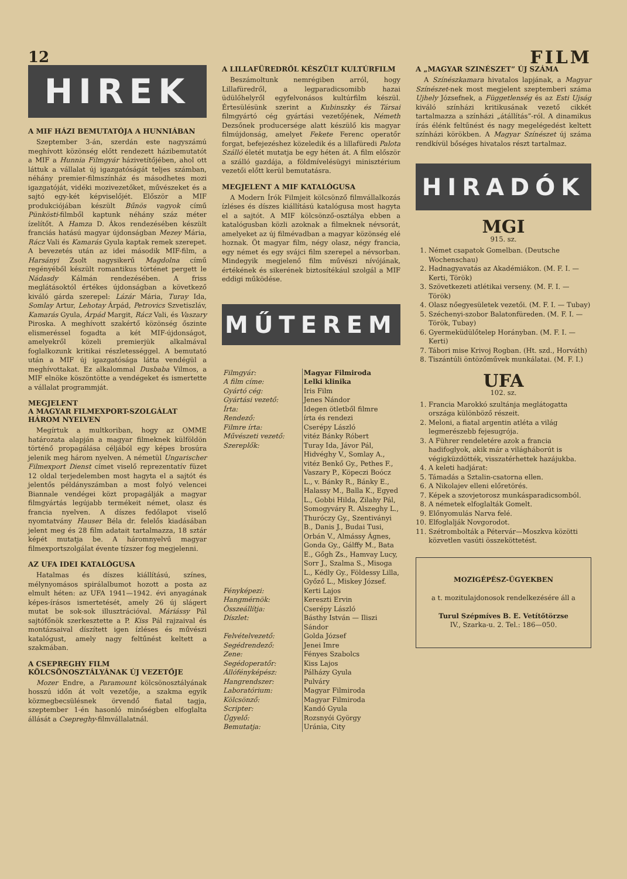12 FILM
HIREK
A MIF HÁZI BEMUTATÓJA A HUNNIÁBAN
Szeptember 3-án, szerdán este nagyszámú meghívott közönség előtt rendezett házibemutatót a MIF a Hunnia Filmgyár házivetítőjében, ahol ott láttuk a vállalat új igazgatóságát teljes számban, néhány premier-filmszínház és másodhetes mozi igazgatóját, vidéki mozivezetőket, művészeket és a sajtó egy-két képviselőjét. Először a MIF produkciójában készült Bűnös vagyok című Pünkösti-filmből kaptunk néhány száz méter ízelítőt. A Hamza D. Ákos rendezésében készült franciás hatású magyar újdonságban Mezey Mária, Rácz Vali és Kamarás Gyula kaptak remek szerepet. A bevezetés után az idei második MIF-film, a Harsányi Zsolt nagysikerű Magdolna című regényéből készült romantikus történet pergett le Nádasdy Kálmán rendezésében. A friss meglátásoktól értékes újdonságban a következő kiváló gárda szerepel: Lázár Mária, Turay Ida, Somlay Artur, Lehotay Árpád, Petrovics Szvetiszláv, Kamarás Gyula, Árpád Margit, Rácz Vali, és Vaszary Piroska. A meghívott szakértő közönség őszinte elismeréssel fogadta a két MIF-újdonságot, amelyekről közeli premierjük alkalmával foglalkozunk kritikai részletességgel. A bemutató után a MIF új igazgatósága látta vendégül a meghívottakat. Ez alkalommal Dusbaba Vilmos, a MIF elnöke köszöntötte a vendégeket és ismertette a vállalat programmját.
MEGJELENT
A MAGYAR FILMEXPORT-SZOLGÁLAT HÁROM NYELVEN
Megírtuk a multkoriban, hogy az OMME határozata alapján a magyar filmeknek külföldön történő propagálása céljából egy képes brosúra jelenik meg három nyelven. A németül Ungarischer Filmexport Dienst címet viselő reprezentatív füzet 12 oldal terjedelemben most hagyta el a sajtót és jelentős példányszámban a most folyó velencei Biannale vendégei közt propagálják a magyar filmgyártás legújabb termékeit német, olasz és francia nyelven. A díszes fedőlapot viselő nyomtatvány Hauser Béla dr. felelős kiadásában jelent meg és 28 film adatait tartalmazza, 18 sztár képét mutatja be. A háromnyelvű magyar filmexportszolgálat évente tízszer fog megjelenni.
AZ UFA IDEI KATALÓGUSA
Hatalmas és díszes kiállítású, színes, mélynyomásos spirálalbumot hozott a posta az elmult héten: az UFA 1941—1942. évi anyagának képes-írásos ismertetését, amely 26 új slágert mutat be sok-sok illusztrációval. Máriássy Pál sajtófőnök szerkesztette a P. Kiss Pál rajzaival és montázsaival díszített igen ízléses és művészi katalógust, amely nagy feltűnést keltett a szakmában.
A CSEPREGHY FILM KÖLCSÖNOSZTÁLYÁNAK ÚJ VEZETŐJE
Mozer Endre, a Paramount kölcsönosztályának hosszú időn át volt vezetője, a szakma egyik közmegbecsülésnek örvendő fiatal tagja, szeptember 1-én hasonló minőségben elfoglalta állását a Csepreghy-filmvállalatnál.
A LILLAFÜREDRŐL KÉSZÜLT KULTÚRFILM
Beszámoltunk nemrégiben arról, hogy Lillafüredről, a legparadicsomibb hazai üdülőhelyről egyfelvonásos kultúrfilm készül. Értesülésünk szerint a Kubinszky és Társai filmgyártó cég gyártási vezetőjének, Németh Dezsőnek producersége alatt készülő kis magyar filmújdonság, amelyet Fekete Ferenc operatőr forgat, befejezéshez közeledik és a lillafüredi Palota Szálló életét mutatja be egy héten át. A film először a szálló gazdája, a földmívelésügyi minisztérium vezetői előtt kerül bemutatásra.
MEGJELENT A MIF KATALÓGUSA
A Modern Írók Filmjeit kölcsönző filmvállalkozás ízléses és díszes kiállítású katalógusa most hagyta el a sajtót. A MIF kölcsönző-osztálya ebben a katalógusban közli azoknak a filmeknek névsorát, amelyeket az új filmévadban a magyar közönség elé hoznak. Öt magyar film, négy olasz, négy francia, egy német és egy svájci film szerepel a névsorban. Mindegyik megjelenő film művészi nívójának, értékének és sikerének biztosítékául szolgál a MIF eddigi működése.
MŰTEREM
| Filmgyár: | Magyar Filmiroda |
| A film címe: | Lelki klinika |
| Gyártó cég: | Iris Film |
| Gyártási vezető: | Jenes Nándor |
| Írta: | Idegen ötletből filmre |
| Rendező: | írta és rendezi |
| Filmre írta: | Cserépy László |
| Művészeti vezető: | vitéz Bánky Róbert |
| Szereplők: | Turay Ida, Jávor Pál, Hidvéghy V., Somlay A., vitéz Benkő Gy., Pethes F., Vaszary P., Köpeczi Boócz L., v. Bánky R., Bánky E., Halassy M., Balla K., Egyed L., Gobbi Hilda, Zilahy Pál, Somogyváry R. Alszeghy L., Thuróczy Gy., Szentiványi B., Danis J., Budai Tusi, Orbán V., Almássy Ágnes, Gonda Gy., Gálffy M., Bata E., Gőgh Zs., Hamvay Lucy, Sorr J., Szalma S., Misoga L., Kédly Gy., Földessy Lilla, Győző L., Miskey József. |
| Fényképezi: | Kerti Lajos |
| Hangmérnök: | Kereszti Ervin |
| Összeállítja: | Cserépy László |
| Díszlet: | Básthy István — Iliszi Sándor |
| Felvételvezető: | Golda József |
| Segédrendező: | Jenei Imre |
| Zene: | Fényes Szabolcs |
| Segédoperatőr: | Kiss Lajos |
| Állófényképész: | Pálházy Gyula |
| Hangrendszer: | Pulváry |
| Laboratórium: | Magyar Filmiroda |
| Kölcsönző: | Magyar Filmiroda |
| Scripter: | Kandó Gyula |
| Ügyelő: | Rozsnyói György |
| Bemutatja: | Uránia, City |
A „MAGYAR SZINÉSZET” ÚJ SZÁMA
A Színészkamara hivatalos lapjának, a Magyar Színészet-nek most megjelent szeptemberi száma Ujhely Józsefnek, a Függetlenség és az Esti Ujság kiváló színházi kritikusának vezető cikkét tartalmazza a színházi „átállítás”-ról. A dinamikus írás élénk feltűnést és nagy megelégedést keltett színházi körökben. A Magyar Színészet új száma rendkívül bőséges hivatalos részt tartalmaz.
HIRADÓK
MGI
915. sz.
1. Német csapatok Gomelban. (Deutsche Wochenschau)
2. Hadnagyavatás az Akadémiákon. (M. F. I. — Kerti, Török)
3. Szövetkezeti atlétikai verseny. (M. F. I. — Török)
4. Olasz nőegyesületek vezetői. (M. F. I. — Tubay)
5. Széchenyi-szobor Balatonfüreden. (M. F. I. — Török, Tubay)
6. Gyermeküdülőtelep Horányban. (M. F. I. — Kerti)
7. Tábori mise Krivoj Rogban. (Ht. szd., Horváth)
8. Tiszántúli öntözőművek munkálatai. (M. F. I.)
UFA
102. sz.
1. Francia Marokkó szultánja meglátogatta országa különböző részeit.
2. Meloni, a fiatal argentin atléta a világ legmerészebb fejesugrója.
3. A Führer rendeletére azok a francia hadifoglyok, akik már a világháborút is végigküzdötték, visszatérhettek hazájukba.
4. A keleti hadjárat:
5. Támadás a Sztalin-csatorna ellen.
6. A Nikolajev elleni előretörés.
7. Képek a szovjetorosz munkásparadicsomból.
8. A németek elfoglalták Gomelt.
9. Előnyomulás Narva felé.
10. Elfoglalják Novgorodot.
11. Szétrombolták a Pétervár—Moszkva közötti közvetlen vasúti összeköttetést.
MOZIGÉPÉSZ-ÜGYEKBEN
a t. mozitulajdonosok rendelkezésére áll a
Turul Szépmíves B. E. Vetítőtörzse
IV., Szarka-u. 2. Tel.: 186—050.